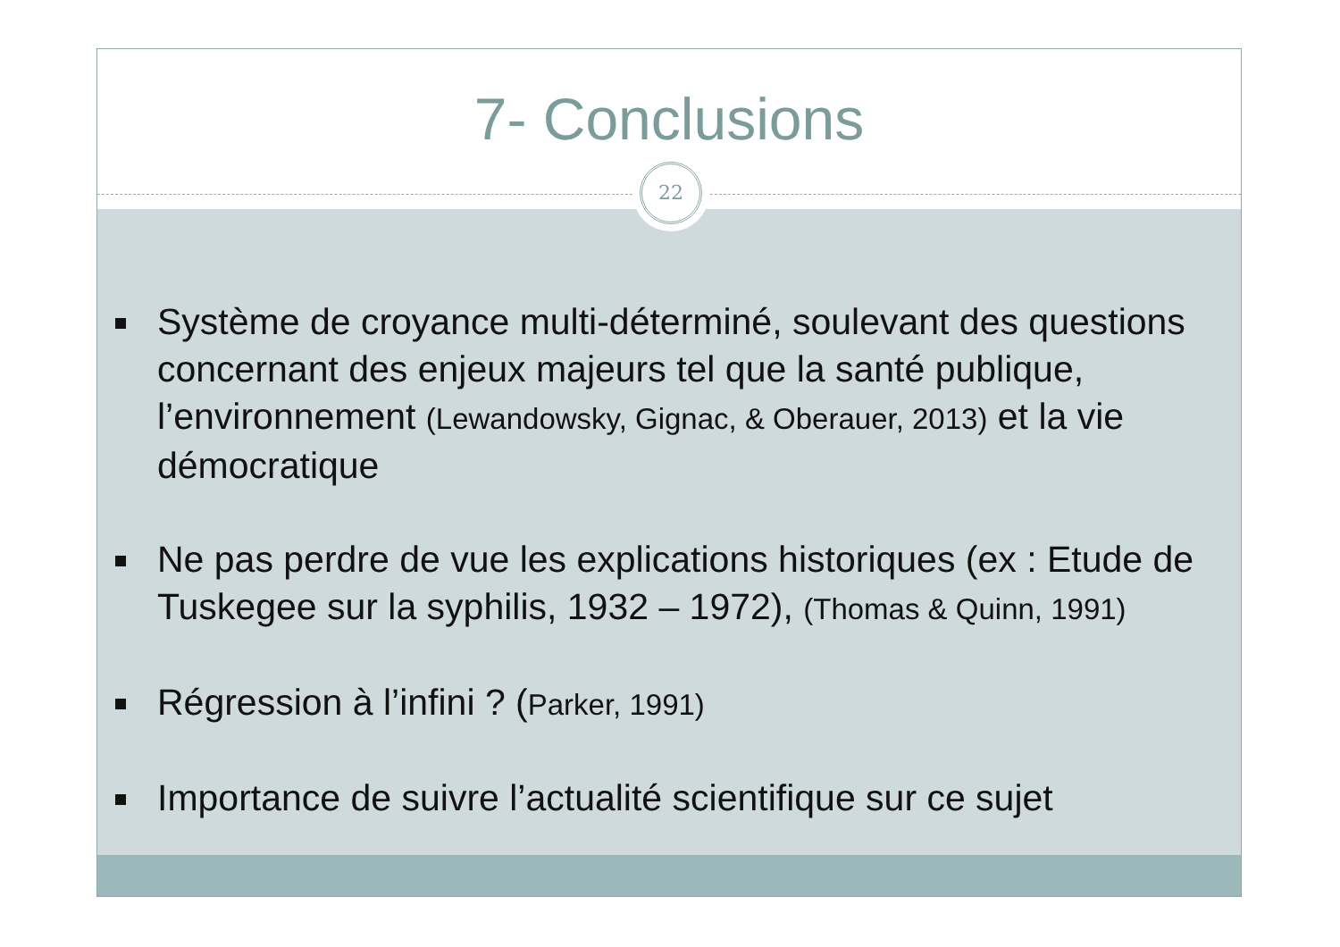7- Conclusions
22
Système de croyance multi-déterminé, soulevant des questions concernant des enjeux majeurs tel que la santé publique, l’environnement (Lewandowsky, Gignac, & Oberauer, 2013) et la vie démocratique
Ne pas perdre de vue les explications historiques (ex : Etude de Tuskegee sur la syphilis, 1932 – 1972), (Thomas & Quinn, 1991)
Régression à l’infini ? (Parker, 1991)
Importance de suivre l’actualité scientifique sur ce sujet